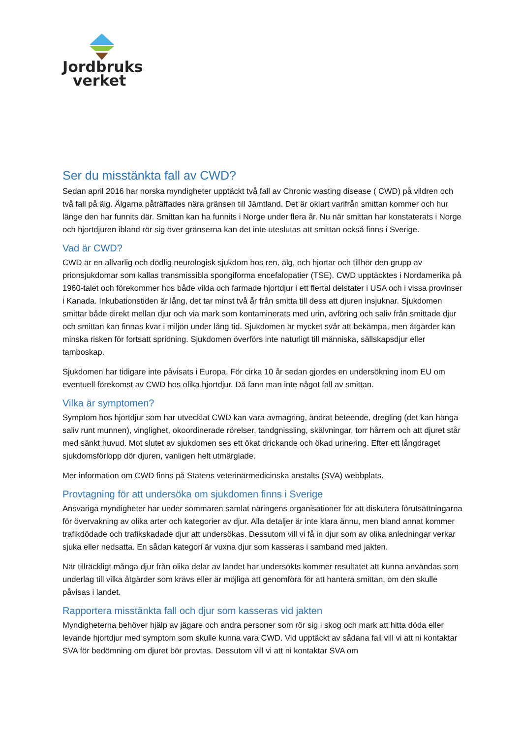Jordbruks
verket
Ser du misstänkta fall av CWD?
Sedan april 2016 har norska myndigheter upptäckt två fall av Chronic wasting disease ( CWD) på vildren och två fall på älg. Älgarna påträffades nära gränsen till Jämtland. Det är oklart varifrån smittan kommer och hur länge den har funnits där. Smittan kan ha funnits i Norge under flera år. Nu när smittan har konstaterats i Norge och hjortdjuren ibland rör sig över gränserna kan det inte uteslutas att smittan också finns i Sverige.
Vad är CWD?
CWD är en allvarlig och dödlig neurologisk sjukdom hos ren, älg, och hjortar och tillhör den grupp av prionsjukdomar som kallas transmissibla spongiforma encefalopatier (TSE). CWD upptäcktes i Nordamerika på 1960-talet och förekommer hos både vilda och farmade hjortdjur i ett flertal delstater i USA och i vissa provinser i Kanada. Inkubationstiden är lång, det tar minst två år från smitta till dess att djuren insjuknar. Sjukdomen smittar både direkt mellan djur och via mark som kontaminerats med urin, avföring och saliv från smittade djur och smittan kan finnas kvar i miljön under lång tid. Sjukdomen är mycket svår att bekämpa, men åtgärder kan minska risken för fortsatt spridning. Sjukdomen överförs inte naturligt till människa, sällskapsdjur eller tamboskap.
Sjukdomen har tidigare inte påvisats i Europa. För cirka 10 år sedan gjordes en undersökning inom EU om eventuell förekomst av CWD hos olika hjortdjur. Då fann man inte något fall av smittan.
Vilka är symptomen?
Symptom hos hjortdjur som har utvecklat CWD kan vara avmagring, ändrat beteende, dregling (det kan hänga saliv runt munnen), vinglighet, okoordinerade rörelser, tandgnissling, skälvningar, torr hårrem och att djuret står med sänkt huvud. Mot slutet av sjukdomen ses ett ökat drickande och ökad urinering. Efter ett långdraget sjukdomsförlopp dör djuren, vanligen helt utmärglade.
Mer information om CWD finns på Statens veterinärmedicinska anstalts (SVA) webbplats.
Provtagning för att undersöka om sjukdomen finns i Sverige
Ansvariga myndigheter har under sommaren samlat näringens organisationer för att diskutera förutsättningarna för övervakning av olika arter och kategorier av djur. Alla detaljer är inte klara ännu, men bland annat kommer trafikdödade och trafikskadade djur att undersökas. Dessutom vill vi få in djur som av olika anledningar verkar sjuka eller nedsatta. En sådan kategori är vuxna djur som kasseras i samband med jakten.
När tillräckligt många djur från olika delar av landet har undersökts kommer resultatet att kunna användas som underlag till vilka åtgärder som krävs eller är möjliga att genomföra för att hantera smittan, om den skulle påvisas i landet.
Rapportera misstänkta fall och djur som kasseras vid jakten
Myndigheterna behöver hjälp av jägare och andra personer som rör sig i skog och mark att hitta döda eller levande hjortdjur med symptom som skulle kunna vara CWD. Vid upptäckt av sådana fall vill vi att ni kontaktar SVA för bedömning om djuret bör provtas. Dessutom vill vi att ni kontaktar SVA om